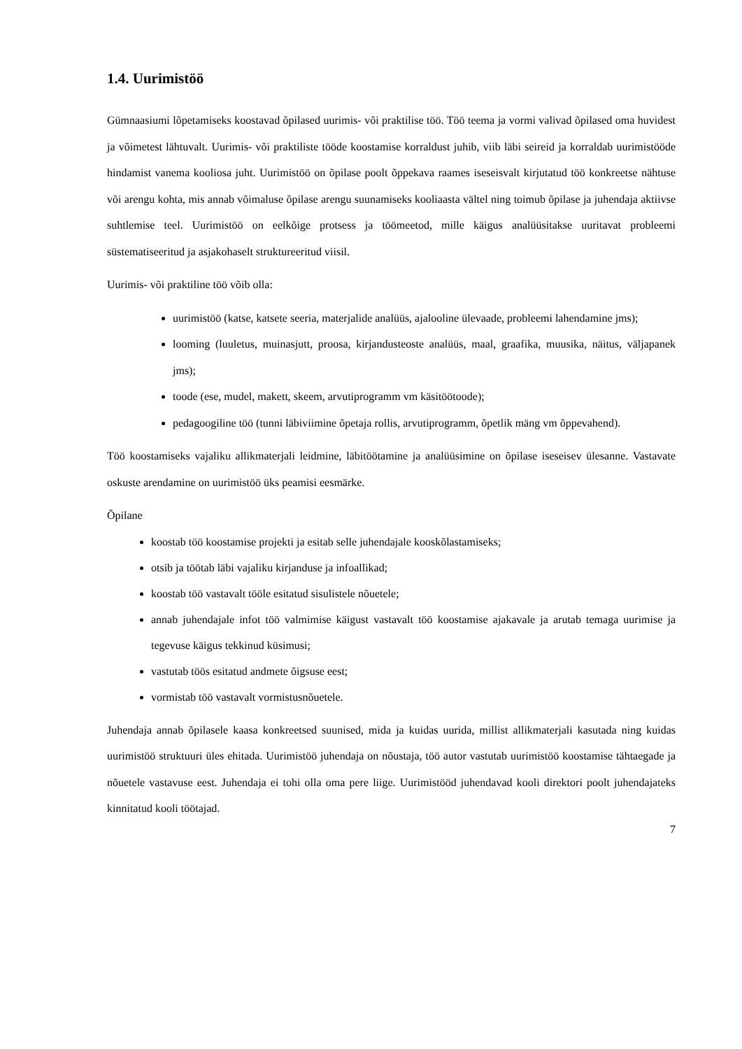1.4. Uurimistöö
Gümnaasiumi lõpetamiseks koostavad õpilased uurimis- või praktilise töö. Töö teema ja vormi valivad õpilased oma huvidest ja võimetest lähtuvalt. Uurimis- või praktiliste tööde koostamise korraldust juhib, viib läbi seireid ja korraldab uurimistööde hindamist vanema kooliosa juht. Uurimistöö on õpilase poolt õppekava raames iseseisvalt kirjutatud töö konkreetse nähtuse või arengu kohta, mis annab võimaluse õpilase arengu suunamiseks kooliaasta vältel ning toimub õpilase ja juhendaja aktiivse suhtlemise teel. Uurimistöö on eelkõige protsess ja töömeetod, mille käigus analüüsitakse uuritavat probleemi süstematiseeritud ja asjakohaselt struktureeritud viisil.
Uurimis- või praktiline töö võib olla:
uurimistöö (katse, katsete seeria, materjalide analüüs, ajalooline ülevaade, probleemi lahendamine jms);
looming (luuletus, muinasjutt, proosa, kirjandusteoste analüüs, maal, graafika, muusika, näitus, väljapanek jms);
toode (ese, mudel, makett, skeem, arvutiprogramm vm käsitöötoode);
pedagoogiline töö (tunni läbiviimine õpetaja rollis, arvutiprogramm, õpetlik mäng vm õppevahend).
Töö koostamiseks vajaliku allikmaterjali leidmine, läbitöötamine ja analüüsimine on õpilase iseseisev ülesanne. Vastavate oskuste arendamine on uurimistöö üks peamisi eesmärke.
Õpilane
koostab töö koostamise projekti ja esitab selle juhendajale kooskõlastamiseks;
otsib ja töötab läbi vajaliku kirjanduse ja infoallikad;
koostab töö vastavalt tööle esitatud sisulistele nõuetele;
annab juhendajale infot töö valmimise käigust vastavalt töö koostamise ajakavale ja arutab temaga uurimise ja tegevuse käigus tekkinud küsimusi;
vastutab töös esitatud andmete õigsuse eest;
vormistab töö vastavalt vormistusnõuetele.
Juhendaja annab õpilasele kaasa konkreetsed suunised, mida ja kuidas uurida, millist allikmaterjali kasutada ning kuidas uurimistöö struktuuri üles ehitada. Uurimistöö juhendaja on nõustaja, töö autor vastutab uurimistöö koostamise tähtaegade ja nõuetele vastavuse eest. Juhendaja ei tohi olla oma pere liige. Uurimistööd juhendavad kooli direktori poolt juhendajateks kinnitatud kooli töötajad.
7